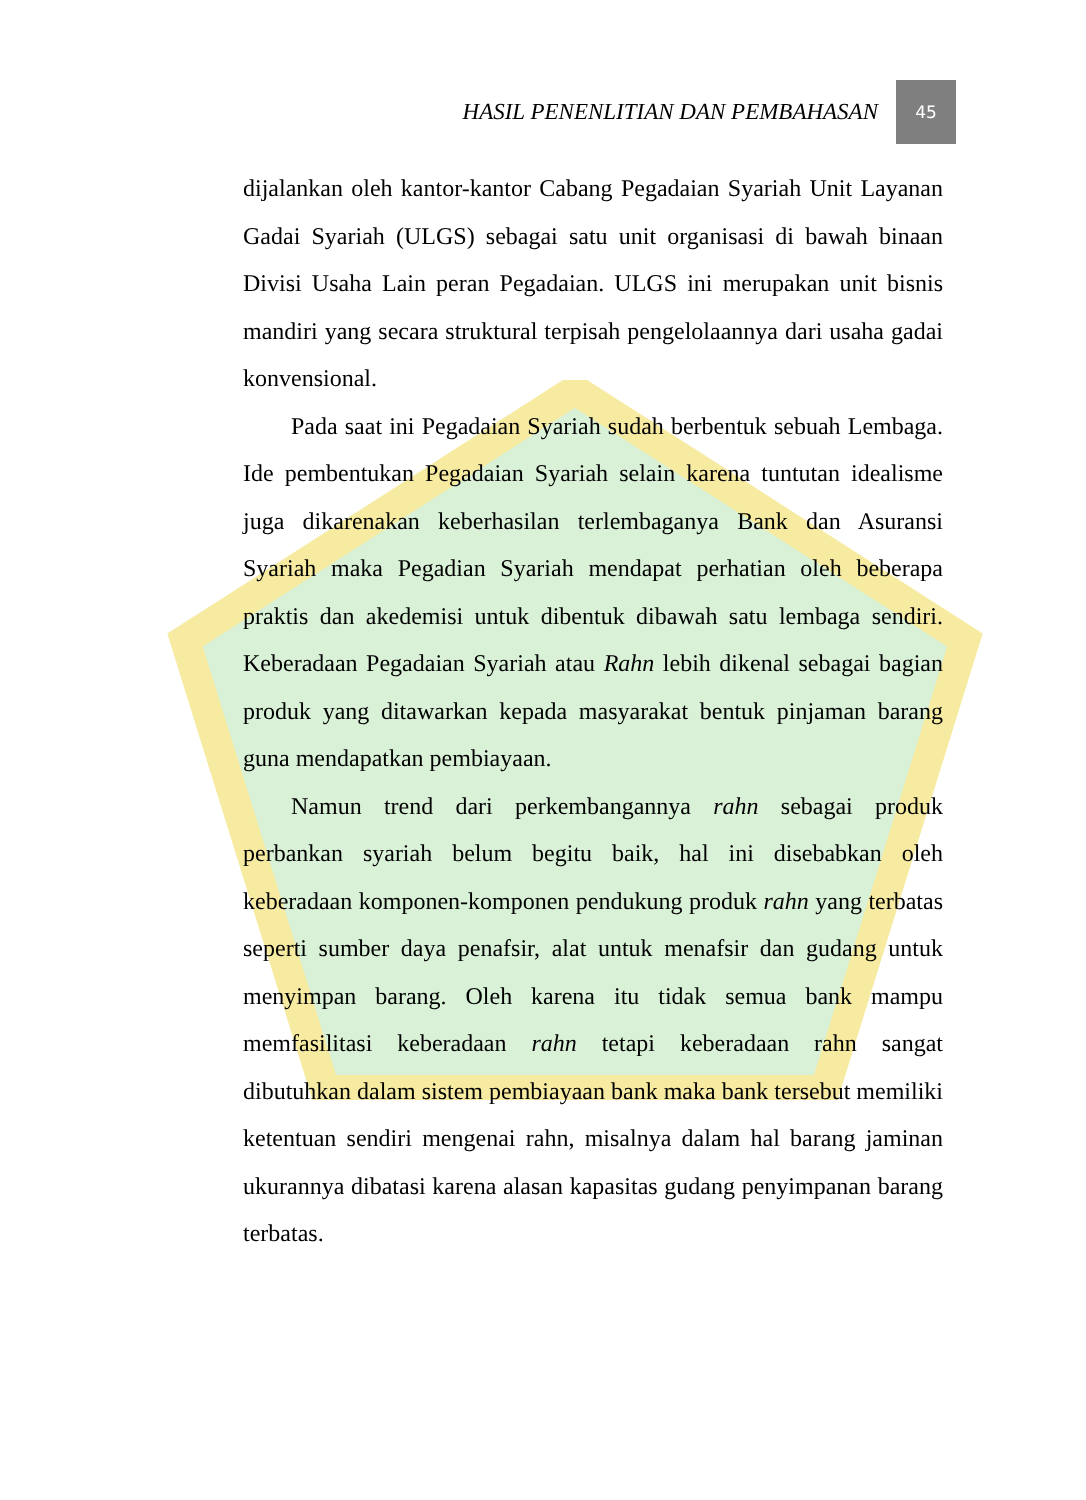HASIL PENENLITIAN DAN PEMBAHASAN 45
dijalankan oleh kantor-kantor Cabang Pegadaian Syariah Unit Layanan Gadai Syariah (ULGS) sebagai satu unit organisasi di bawah binaan Divisi Usaha Lain peran Pegadaian. ULGS ini merupakan unit bisnis mandiri yang secara struktural terpisah pengelolaannya dari usaha gadai konvensional.
Pada saat ini Pegadaian Syariah sudah berbentuk sebuah Lembaga. Ide pembentukan Pegadaian Syariah selain karena tuntutan idealisme juga dikarenakan keberhasilan terlembaganya Bank dan Asuransi Syariah maka Pegadian Syariah mendapat perhatian oleh beberapa praktis dan akedemisi untuk dibentuk dibawah satu lembaga sendiri. Keberadaan Pegadaian Syariah atau Rahn lebih dikenal sebagai bagian produk yang ditawarkan kepada masyarakat bentuk pinjaman barang guna mendapatkan pembiayaan.
Namun trend dari perkembangannya rahn sebagai produk perbankan syariah belum begitu baik, hal ini disebabkan oleh keberadaan komponen-komponen pendukung produk rahn yang terbatas seperti sumber daya penafsir, alat untuk menafsir dan gudang untuk menyimpan barang. Oleh karena itu tidak semua bank mampu memfasilitasi keberadaan rahn tetapi keberadaan rahn sangat dibutuhkan dalam sistem pembiayaan bank maka bank tersebut memiliki ketentuan sendiri mengenai rahn, misalnya dalam hal barang jaminan ukurannya dibatasi karena alasan kapasitas gudang penyimpanan barang terbatas.